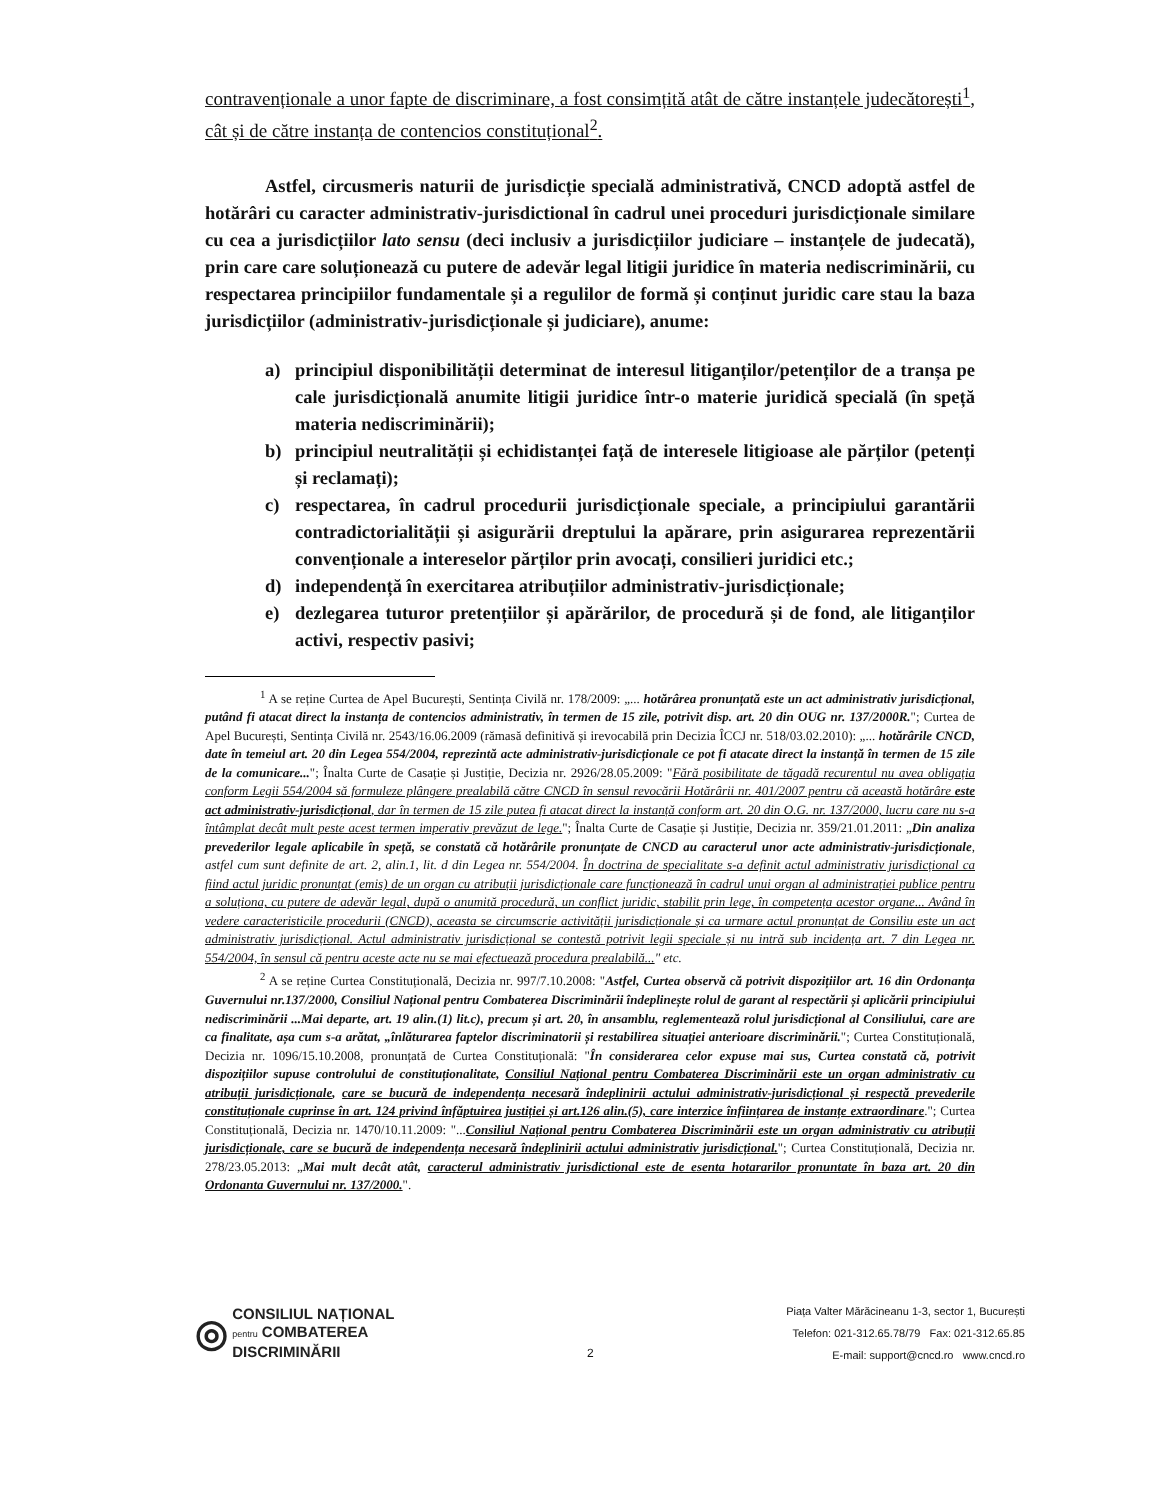contravenționale a unor fapte de discriminare, a fost consimțită atât de către instanțele judecătorești<sup>1</sup>, cât și de către instanța de contencios constituțional<sup>2</sup>.
Astfel, circusmeris naturii de jurisdicție specială administrativă, CNCD adoptă astfel de hotărâri cu caracter administrativ-jurisdictional în cadrul unei proceduri jurisdicționale similare cu cea a jurisdicțiilor lato sensu (deci inclusiv a jurisdicțiilor judiciare – instanțele de judecată), prin care care soluționează cu putere de adevăr legal litigii juridice în materia nediscriminării, cu respectarea principiilor fundamentale și a regulilor de formă și conținut juridic care stau la baza jurisdicțiilor (administrativ-jurisdicționale și judiciare), anume:
a) principiul disponibilității determinat de interesul litiganților/petenților de a tranșa pe cale jurisdicțională anumite litigii juridice într-o materie juridică specială (în speță materia nediscriminării);
b) principiul neutralității și echidistanței față de interesele litigioase ale părților (petenți și reclamați);
c) respectarea, în cadrul procedurii jurisdicționale speciale, a principiului garantării contradictorialității și asigurării dreptului la apărare, prin asigurarea reprezentării convenționale a intereselor părților prin avocați, consilieri juridici etc.;
d) independență în exercitarea atribuțiilor administrativ-jurisdicționale;
e) dezlegarea tuturor pretențiilor și apărărilor, de procedură și de fond, ale litiganților activi, respectiv pasivi;
<sup>1</sup> A se reține Curtea de Apel București, Sentința Civilă nr. 178/2009: „... hotărârea pronunțată este un act administrativ jurisdicțional, putând fi atacat direct la instanța de contencios administrativ, în termen de 15 zile, potrivit disp. art. 20 din OUG nr. 137/2000R."; Curtea de Apel București, Sentința Civilă nr. 2543/16.06.2009 (rămasă definitivă și irevocabilă prin Decizia ÎCCJ nr. 518/03.02.2010): „... hotărârile CNCD, date în temeiul art. 20 din Legea 554/2004, reprezintă acte administrativ-jurisdicționale ce pot fi atacate direct la instanță în termen de 15 zile de la comunicare..."; Înalta Curte de Casație și Justiție, Decizia nr. 2926/28.05.2009: "Fără posibilitate de tăgadă recurentul nu avea obligația conform Legii 554/2004 să formuleze plângere prealabilă către CNCD în sensul revocării Hotărârii nr. 401/2007 pentru că această hotărâre este act administrativ-jurisdicțional, dar în termen de 15 zile putea fi atacat direct la instanță conform art. 20 din O.G. nr. 137/2000, lucru care nu s-a întâmplat decât mult peste acest termen imperativ prevăzut de lege."; Înalta Curte de Casație și Justiție, Decizia nr. 359/21.01.2011: „Din analiza prevederilor legale aplicabile în speță, se constată că hotărârile pronunțate de CNCD au caracterul unor acte administrativ-jurisdicționale, astfel cum sunt definite de art. 2, alin.1, lit. d din Legea nr. 554/2004. În doctrina de specialitate s-a definit actul administrativ jurisdicțional ca fiind actul juridic pronunțat (emis) de un organ cu atribuții jurisdicționale care funcționează în cadrul unui organ al administrației publice pentru a soluționa, cu putere de adevăr legal, după o anumită procedură, un conflict juridic, stabilit prin lege, în competența acestor organe... Având în vedere caracteristicile procedurii (CNCD), aceasta se circumscrie activității jurisdicționale și ca urmare actul pronunțat de Consiliu este un act administrativ jurisdicțional. Actul administrativ jurisdicțional se contestă potrivit legii speciale și nu intră sub incidența art. 7 din Legea nr. 554/2004, în sensul că pentru aceste acte nu se mai efectuează procedura prealabilă..." etc.
<sup>2</sup> A se reține Curtea Constituțională, Decizia nr. 997/7.10.2008: "Astfel, Curtea observă că potrivit dispozițiilor art. 16 din Ordonanța Guvernului nr.137/2000, Consiliul Național pentru Combaterea Discriminării îndeplinește rolul de garant al respectării și aplicării principiului nediscriminării ...Mai departe, art. 19 alin.(1) lit.c), precum și art. 20, în ansamblu, reglementează rolul jurisdicțional al Consiliului, care are ca finalitate, așa cum s-a arătat, „înlăturarea faptelor discriminatorii și restabilirea situației anterioare discriminării."; Curtea Constituțională, Decizia nr. 1096/15.10.2008, pronunțată de Curtea Constituțională: "În considerarea celor expuse mai sus, Curtea constată că, potrivit dispozițiilor supuse controlului de constituționalitate, Consiliul Național pentru Combaterea Discriminării este un organ administrativ cu atribuții jurisdicționale, care se bucură de independența necesară îndeplinirii actului administrativ-jurisdicțional și respectă prevederile constituționale cuprinse în art. 124 privind înfăptuirea justiției și art.126 alin.(5), care interzice înființarea de instanțe extraordinare."; Curtea Constituțională, Decizia nr. 1470/10.11.2009: "...Consiliul Național pentru Combaterea Discriminării este un organ administrativ cu atribuții jurisdicționale, care se bucură de independența necesară îndeplinirii actului administrativ jurisdicțional."; Curtea Constituțională, Decizia nr. 278/23.05.2013: „Mai mult decât atât, caracterul administrativ jurisdictional este de esenta hotararilor pronuntate în baza art. 20 din Ordonanta Guvernului nr. 137/2000.".
◎ CONSILIUL NAȚIONAL
pentru COMBATEREA
DISCRIMINĂRII
2
Piața Valter Mărăcineanu 1-3, sector 1, București
Telefon: 021-312.65.78/79 Fax: 021-312.65.85
E-mail: support@cncd.ro www.cncd.ro